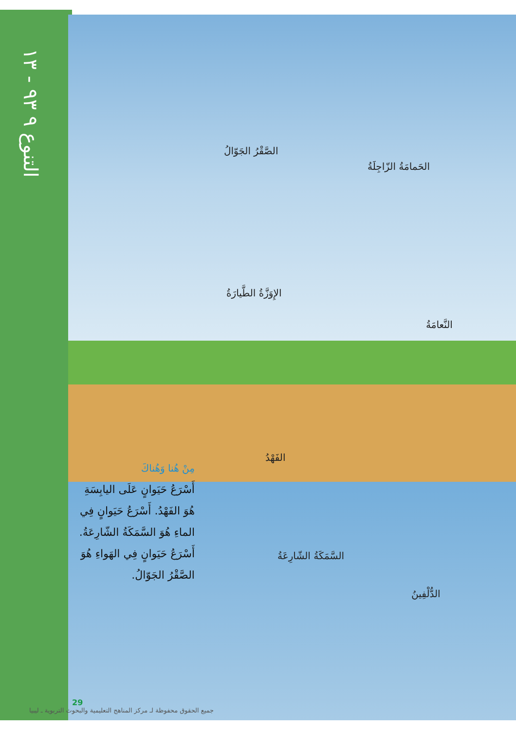التنوع ٩ ٩٣ - ١٣
الصَّقْرُ الجَوّالُ
الحَمامَةُ الزّاجِلَةُ
الإِوَزَّةُ الطَّيارَةُ
النَّعامَةُ
الفَهْدُ
السَّمَكَةُ الشّارِعَةُ
الدُّلْفِينُ
مِنْ هُنا وَهُناكَ
أَسْرَعُ حَيَوانٍ عَلَى اليابِسَةِ هُوَ الفَهْدُ. أَسْرَعُ حَيَوانٍ فِي الماءِ هُوَ السَّمَكَةُ الشّارِعَةُ. أَسْرَعُ حَيَوانٍ فِي الهَواءِ هُوَ الصَّقْرُ الجَوّالُ.
29
جميع الحقوق محفوظة لـ مركز المناهج التعليمية والبحوث التربوية ـ ليبيا